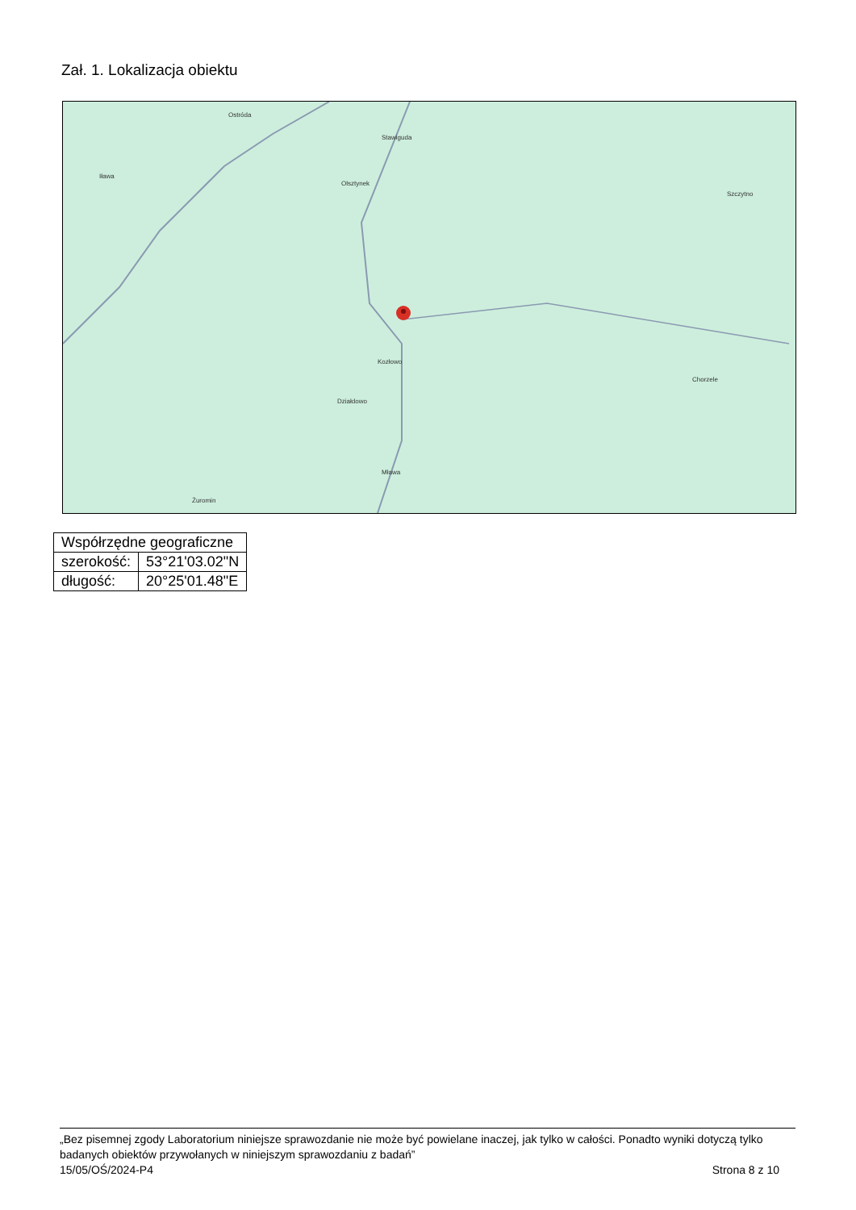Zał. 1. Lokalizacja obiektu
Ostróda
Stawiguda
Olsztynek
Szczytno
Iława
Kozłowo
Działdowo
Mława
Żuromin
Chorzele
| Współrzędne geograficzne | |
| --- | --- |
| szerokość: | 53°21'03.02"N |
| długość: | 20°25'01.48"E |
„Bez pisemnej zgody Laboratorium niniejsze sprawozdanie nie może być powielane inaczej, jak tylko w całości. Ponadto wyniki dotyczą tylko badanych obiektów przywołanych w niniejszym sprawozdaniu z badań”
15/05/OŚ/2024-P4 Strona 8 z 10